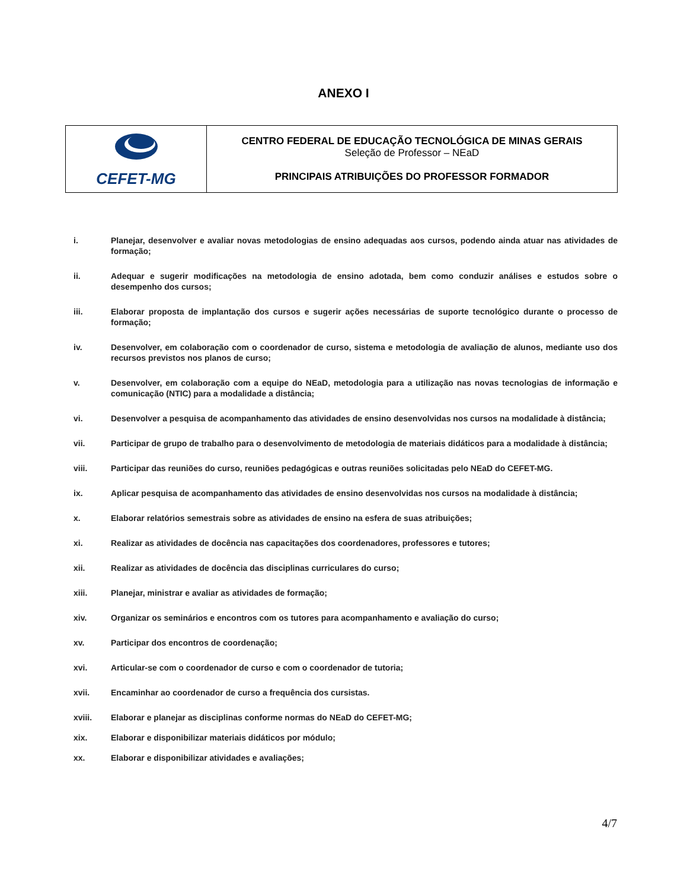ANEXO I
| CEFET-MG | CENTRO FEDERAL DE EDUCAÇÃO TECNOLÓGICA DE MINAS GERAIS Seleção de Professor – NEaD PRINCIPAIS ATRIBUIÇÕES DO PROFESSOR FORMADOR |
i. Planejar, desenvolver e avaliar novas metodologias de ensino adequadas aos cursos, podendo ainda atuar nas atividades de formação;
ii. Adequar e sugerir modificações na metodologia de ensino adotada, bem como conduzir análises e estudos sobre o desempenho dos cursos;
iii. Elaborar proposta de implantação dos cursos e sugerir ações necessárias de suporte tecnológico durante o processo de formação;
iv. Desenvolver, em colaboração com o coordenador de curso, sistema e metodologia de avaliação de alunos, mediante uso dos recursos previstos nos planos de curso;
v. Desenvolver, em colaboração com a equipe do NEaD, metodologia para a utilização nas novas tecnologias de informação e comunicação (NTIC) para a modalidade a distância;
vi. Desenvolver a pesquisa de acompanhamento das atividades de ensino desenvolvidas nos cursos na modalidade à distância;
vii. Participar de grupo de trabalho para o desenvolvimento de metodologia de materiais didáticos para a modalidade à distância;
viii. Participar das reuniões do curso, reuniões pedagógicas e outras reuniões solicitadas pelo NEaD do CEFET-MG.
ix. Aplicar pesquisa de acompanhamento das atividades de ensino desenvolvidas nos cursos na modalidade à distância;
x. Elaborar relatórios semestrais sobre as atividades de ensino na esfera de suas atribuições;
xi. Realizar as atividades de docência nas capacitações dos coordenadores, professores e tutores;
xii. Realizar as atividades de docência das disciplinas curriculares do curso;
xiii. Planejar, ministrar e avaliar as atividades de formação;
xiv. Organizar os seminários e encontros com os tutores para acompanhamento e avaliação do curso;
xv. Participar dos encontros de coordenação;
xvi. Articular-se com o coordenador de curso e com o coordenador de tutoria;
xvii. Encaminhar ao coordenador de curso a frequência dos cursistas.
xviii. Elaborar e planejar as disciplinas conforme normas do NEaD do CEFET-MG;
xix. Elaborar e disponibilizar materiais didáticos por módulo;
xx. Elaborar e disponibilizar atividades e avaliações;
4/7